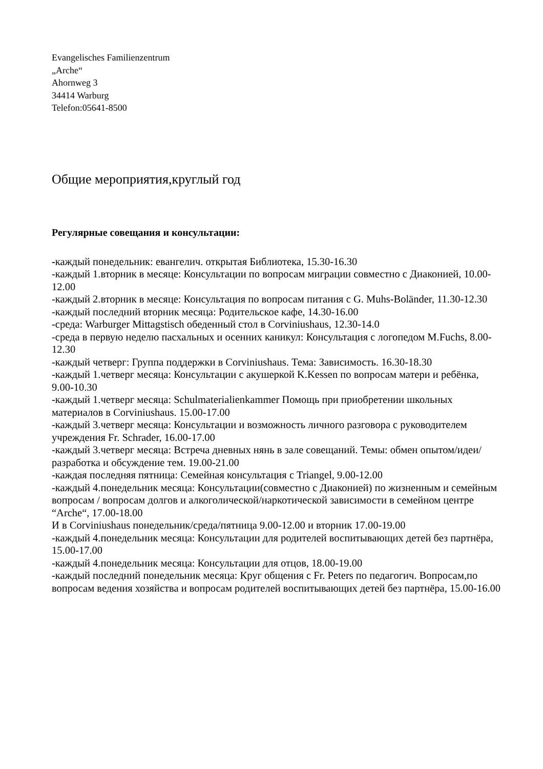Evangelisches Familienzentrum
„Arche“
Ahornweg 3
34414 Warburg
Telefon:05641-8500
Общие мероприятия,круглый год
Регулярные совещания и консультации:
-каждый понедельник: евангелич. открытая Библиотека, 15.30-16.30
-каждый 1.вторник в месяце: Консультации по вопросам миграции совместно с Диаконией, 10.00-12.00
-каждый 2.вторник в месяце: Консультация по вопросам питания с G. Muhs-Boländer, 11.30-12.30
-каждый последний вторник месяца: Родительское кафе, 14.30-16.00
-среда: Warburger Mittagstisch обеденный стол в Corviniushaus, 12.30-14.0
-среда в первую неделю пасхальных и осенних каникул: Консультация с логопедом M.Fuchs, 8.00-12.30
-каждый четверг: Группа поддержки в Corviniushaus. Тема: Зависимость. 16.30-18.30
-каждый 1.четверг месяца: Консультации с акушеркой K.Kessen по вопросам матери и ребёнка, 9.00-10.30
-каждый 1.четверг месяца: Schulmaterialienkammer Помощь при приобретении школьных материалов в Corviniushaus. 15.00-17.00
-каждый 3.четверг месяца: Консультации и возможность личного разговора с руководителем учреждения Fr. Schrader, 16.00-17.00
-каждый 3.четверг месяца: Встреча дневных нянь в зале совещаний. Темы: обмен опытом/идеи/разработка и обсуждение тем. 19.00-21.00
-каждая последняя пятница: Семейная консультация с Triangel, 9.00-12.00
-каждый 4.понедельник месяца: Консультации(совместно с Диаконией) по жизненным и семейным вопросам / вопросам долгов и алкоголической/наркотической зависимости в семейном центре “Arche“, 17.00-18.00
И в Corviniushaus понедельник/среда/пятница 9.00-12.00 и вторник 17.00-19.00
-каждый 4.понедельник месяца: Консультации для родителей воспитывающих детей без партнёра, 15.00-17.00
-каждый 4.понедельник месяца: Консультации для отцов, 18.00-19.00
-каждый последний понедельник месяца: Круг общения с Fr. Peters по педагогич. Вопросам,по вопросам ведения хозяйства и вопросам родителей воспитывающих детей без партнёра, 15.00-16.00